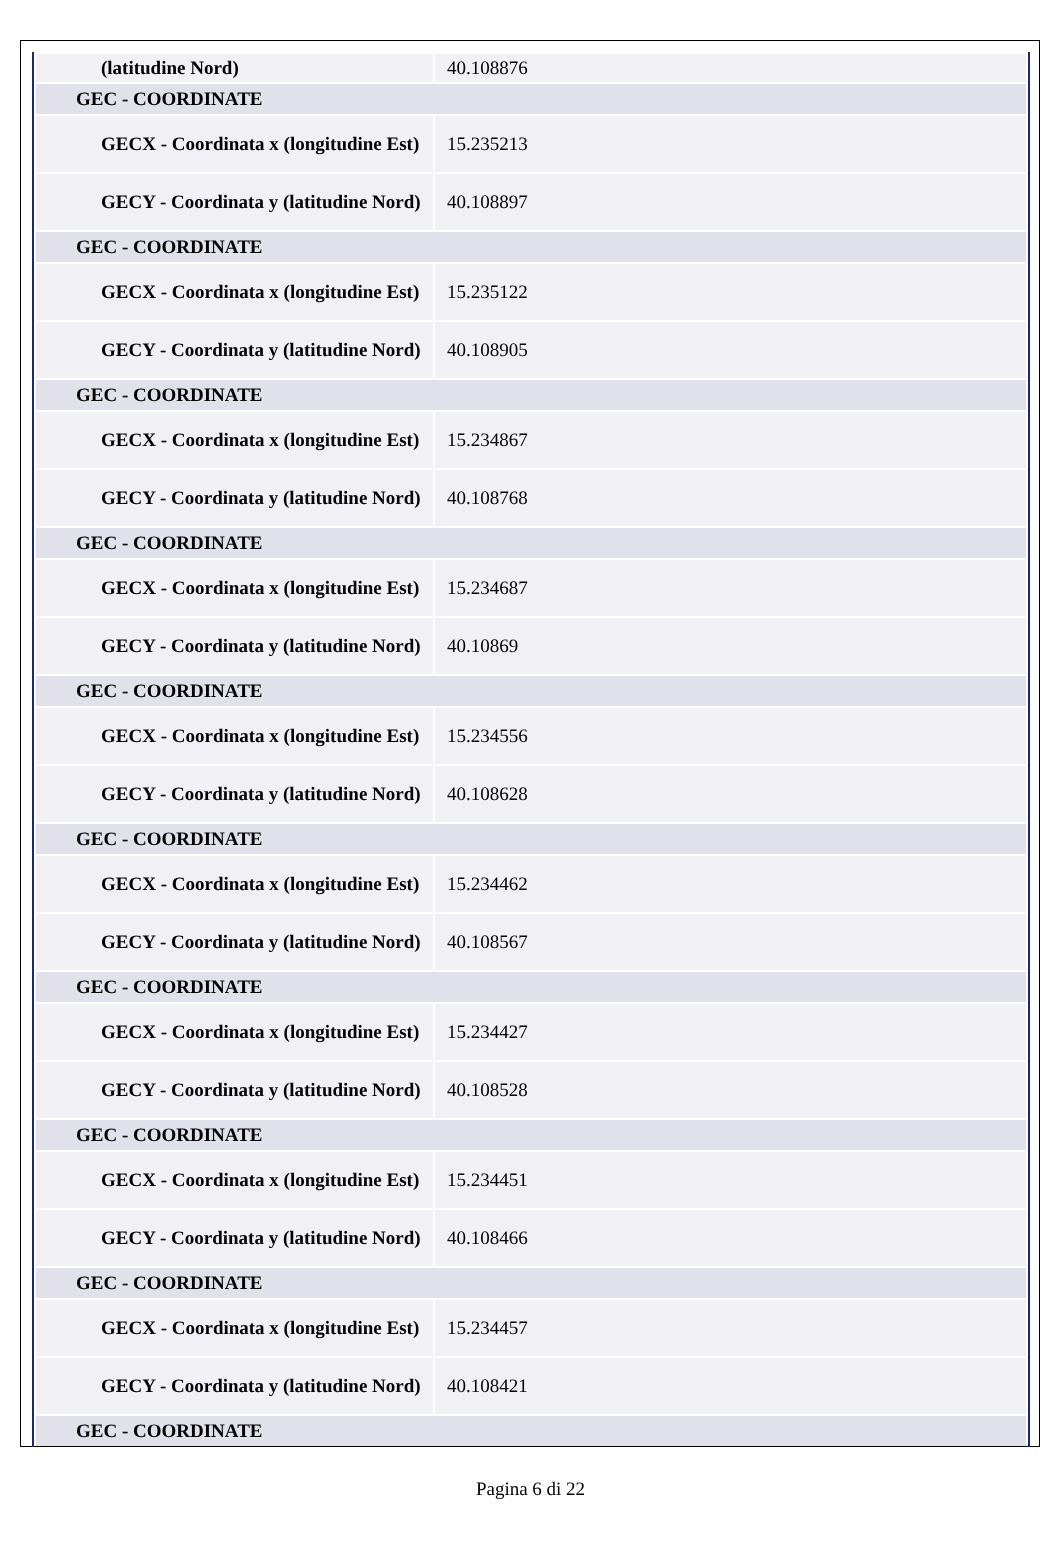| (latitudine Nord) | 40.108876 |
| GEC - COORDINATE | |
| GECX - Coordinata x (longitudine Est) | 15.235213 |
| GECY - Coordinata y (latitudine Nord) | 40.108897 |
| GEC - COORDINATE | |
| GECX - Coordinata x (longitudine Est) | 15.235122 |
| GECY - Coordinata y (latitudine Nord) | 40.108905 |
| GEC - COORDINATE | |
| GECX - Coordinata x (longitudine Est) | 15.234867 |
| GECY - Coordinata y (latitudine Nord) | 40.108768 |
| GEC - COORDINATE | |
| GECX - Coordinata x (longitudine Est) | 15.234687 |
| GECY - Coordinata y (latitudine Nord) | 40.10869 |
| GEC - COORDINATE | |
| GECX - Coordinata x (longitudine Est) | 15.234556 |
| GECY - Coordinata y (latitudine Nord) | 40.108628 |
| GEC - COORDINATE | |
| GECX - Coordinata x (longitudine Est) | 15.234462 |
| GECY - Coordinata y (latitudine Nord) | 40.108567 |
| GEC - COORDINATE | |
| GECX - Coordinata x (longitudine Est) | 15.234427 |
| GECY - Coordinata y (latitudine Nord) | 40.108528 |
| GEC - COORDINATE | |
| GECX - Coordinata x (longitudine Est) | 15.234451 |
| GECY - Coordinata y (latitudine Nord) | 40.108466 |
| GEC - COORDINATE | |
| GECX - Coordinata x (longitudine Est) | 15.234457 |
| GECY - Coordinata y (latitudine Nord) | 40.108421 |
| GEC - COORDINATE | |
Pagina 6 di 22